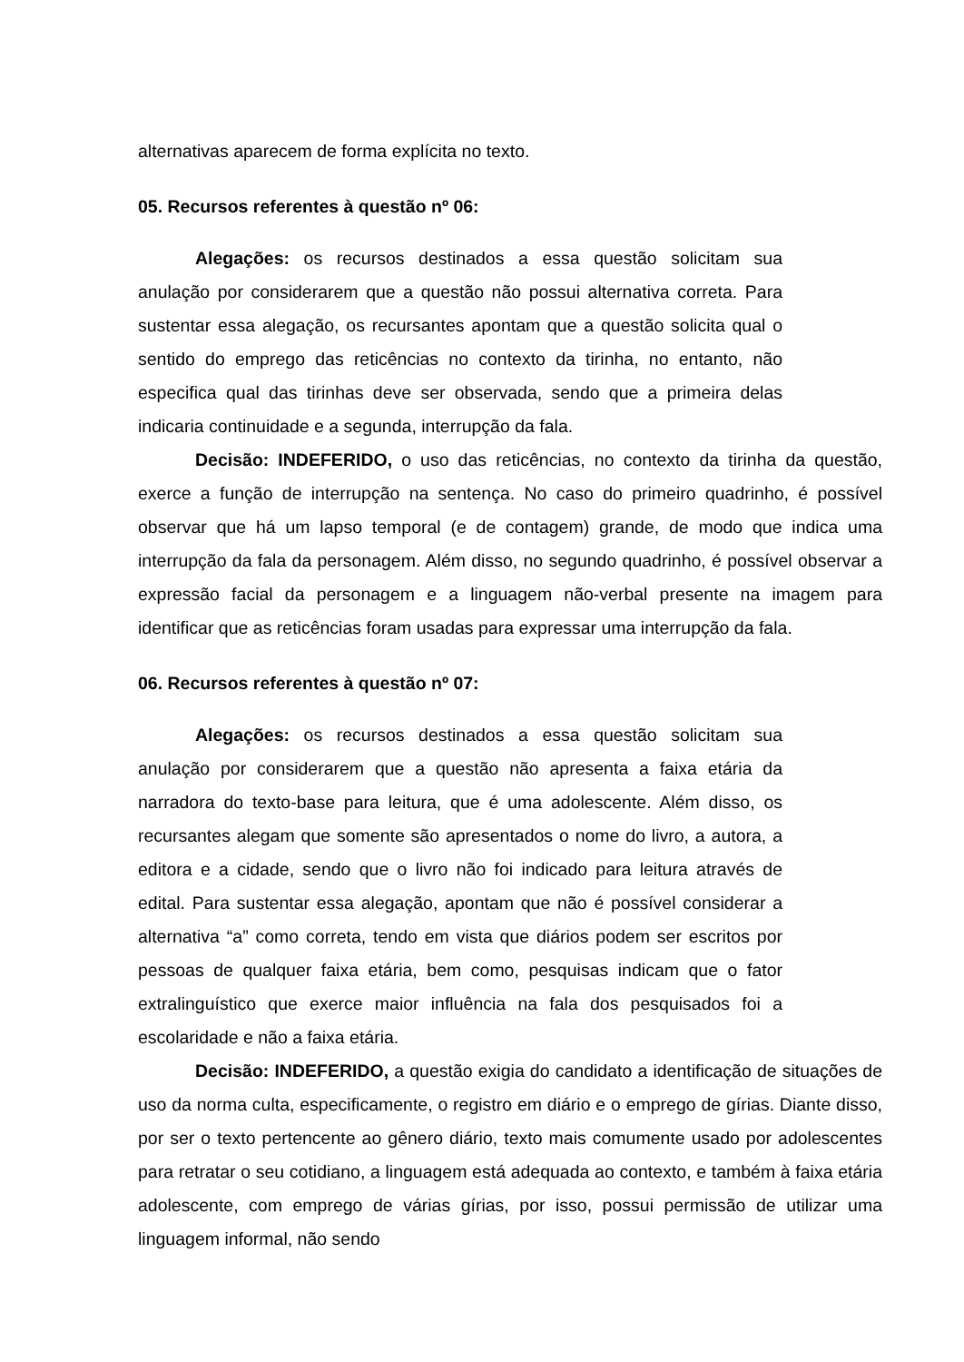alternativas aparecem de forma explícita no texto.
05. Recursos referentes à questão nº 06:
Alegações: os recursos destinados a essa questão solicitam sua anulação por considerarem que a questão não possui alternativa correta. Para sustentar essa alegação, os recursantes apontam que a questão solicita qual o sentido do emprego das reticências no contexto da tirinha, no entanto, não especifica qual das tirinhas deve ser observada, sendo que a primeira delas indicaria continuidade e a segunda, interrupção da fala.
Decisão: INDEFERIDO, o uso das reticências, no contexto da tirinha da questão, exerce a função de interrupção na sentença. No caso do primeiro quadrinho, é possível observar que há um lapso temporal (e de contagem) grande, de modo que indica uma interrupção da fala da personagem. Além disso, no segundo quadrinho, é possível observar a expressão facial da personagem e a linguagem não-verbal presente na imagem para identificar que as reticências foram usadas para expressar uma interrupção da fala.
06. Recursos referentes à questão nº 07:
Alegações: os recursos destinados a essa questão solicitam sua anulação por considerarem que a questão não apresenta a faixa etária da narradora do texto-base para leitura, que é uma adolescente. Além disso, os recursantes alegam que somente são apresentados o nome do livro, a autora, a editora e a cidade, sendo que o livro não foi indicado para leitura através de edital. Para sustentar essa alegação, apontam que não é possível considerar a alternativa “a” como correta, tendo em vista que diários podem ser escritos por pessoas de qualquer faixa etária, bem como, pesquisas indicam que o fator extralinguístico que exerce maior influência na fala dos pesquisados foi a escolaridade e não a faixa etária.
Decisão: INDEFERIDO, a questão exigia do candidato a identificação de situações de uso da norma culta, especificamente, o registro em diário e o emprego de gírias. Diante disso, por ser o texto pertencente ao gênero diário, texto mais comumente usado por adolescentes para retratar o seu cotidiano, a linguagem está adequada ao contexto, e também à faixa etária adolescente, com emprego de várias gírias, por isso, possui permissão de utilizar uma linguagem informal, não sendo